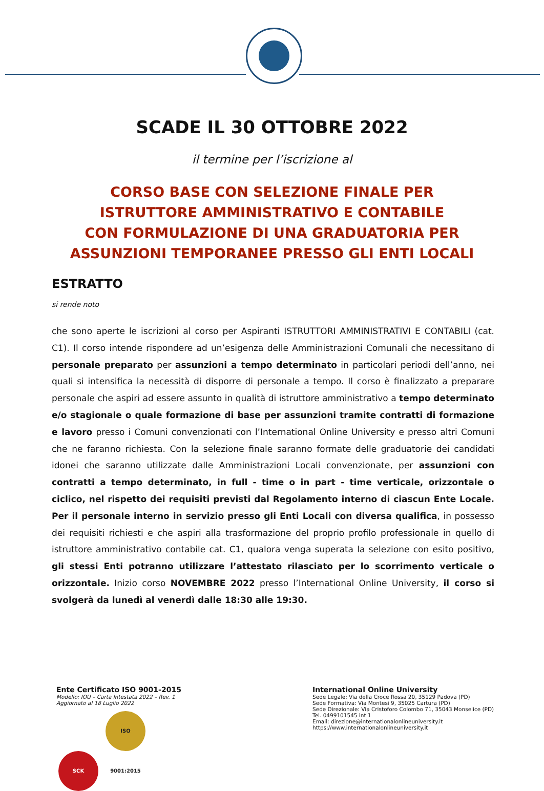SCADE IL 30 OTTOBRE 2022
il termine per l’iscrizione al
CORSO BASE CON SELEZIONE FINALE PER
ISTRUTTORE AMMINISTRATIVO E CONTABILE
CON FORMULAZIONE DI UNA GRADUATORIA PER
ASSUNZIONI TEMPORANEE PRESSO GLI ENTI LOCALI
ESTRATTO
si rende noto
che sono aperte le iscrizioni al corso per Aspiranti ISTRUTTORI AMMINISTRATIVI E CONTABILI (cat. C1). Il corso intende rispondere ad un’esigenza delle Amministrazioni Comunali che necessitano di personale preparato per assunzioni a tempo determinato in particolari periodi dell’anno, nei quali si intensifica la necessità di disporre di personale a tempo. Il corso è finalizzato a preparare personale che aspiri ad essere assunto in qualità di istruttore amministrativo a tempo determinato e/o stagionale o quale formazione di base per assunzioni tramite contratti di formazione e lavoro presso i Comuni convenzionati con l’International Online University e presso altri Comuni che ne faranno richiesta. Con la selezione finale saranno formate delle graduatorie dei candidati idonei che saranno utilizzate dalle Amministrazioni Locali convenzionate, per assunzioni con contratti a tempo determinato, in full - time o in part - time verticale, orizzontale o ciclico, nel rispetto dei requisiti previsti dal Regolamento interno di ciascun Ente Locale. Per il personale interno in servizio presso gli Enti Locali con diversa qualifica, in possesso dei requisiti richiesti e che aspiri alla trasformazione del proprio profilo professionale in quello di istruttore amministrativo contabile cat. C1, qualora venga superata la selezione con esito positivo, gli stessi Enti potranno utilizzare l’attestato rilasciato per lo scorrimento verticale o orizzontale. Inizio corso NOVEMBRE 2022 presso l’International Online University, il corso si svolgerà da lunedì al venerdì dalle 18:30 alle 19:30.
Ente Certificato ISO 9001-2015
Modello: IOU – Carta Intestata 2022 – Rev. 1
Aggiornato al 18 Luglio 2022
SCK ISO 9001:2015
International Online University
Sede Legale: Via della Croce Rossa 20, 35129 Padova (PD)
Sede Formativa: Via Montesi 9, 35025 Cartura (PD)
Sede Direzionale: Via Cristoforo Colombo 71, 35043 Monselice (PD)
Tel. 0499101545 int 1
Email: direzione@internationalonlineuniversity.it
https://www.internationalonlineuniversity.it